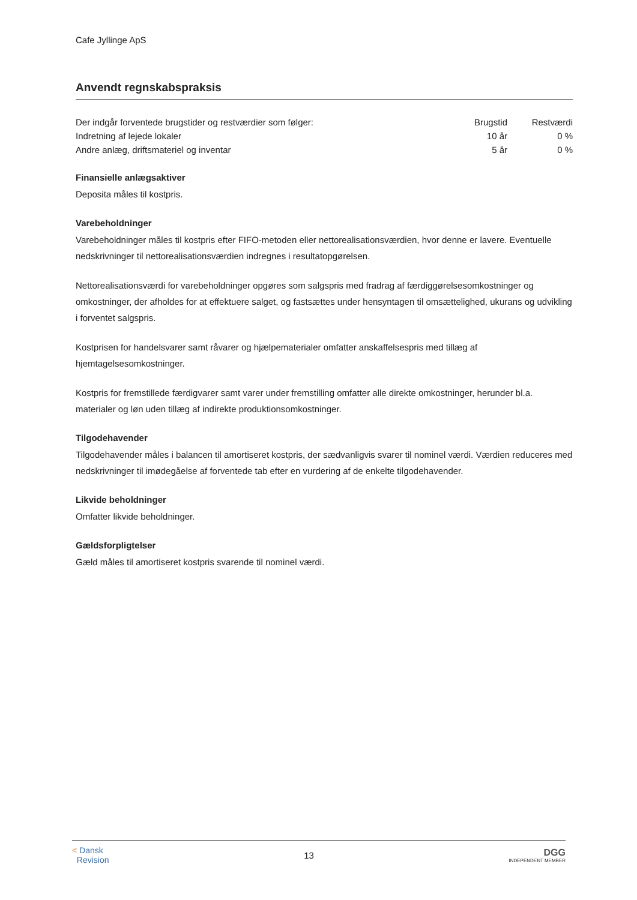Cafe Jyllinge ApS
Anvendt regnskabspraksis
| Der indgår forventede brugstider og restværdier som følger: | Brugstid | Restværdi |
| Indretning af lejede lokaler | 10 år | 0 % |
| Andre anlæg, driftsmateriel og inventar | 5 år | 0 % |
Finansielle anlægsaktiver
Deposita måles til kostpris.
Varebeholdninger
Varebeholdninger måles til kostpris efter FIFO-metoden eller nettorealisationsværdien, hvor denne er lavere. Eventuelle nedskrivninger til nettorealisationsværdien indregnes i resultatopgørelsen.
Nettorealisationsværdi for varebeholdninger opgøres som salgspris med fradrag af færdiggørelsesomkostninger og omkostninger, der afholdes for at effektuere salget, og fastsættes under hensyntagen til omsættelighed, ukurans og udvikling i forventet salgspris.
Kostprisen for handelsvarer samt råvarer og hjælpematerialer omfatter anskaffelsespris med tillæg af hjemtagelsesomkostninger.
Kostpris for fremstillede færdigvarer samt varer under fremstilling omfatter alle direkte omkostninger, herunder bl.a. materialer og løn uden tillæg af indirekte produktionsomkostninger.
Tilgodehavender
Tilgodehavender måles i balancen til amortiseret kostpris, der sædvanligvis svarer til nominel værdi. Værdien reduceres med nedskrivninger til imødegåelse af forventede tab efter en vurdering af de enkelte tilgodehavender.
Likvide beholdninger
Omfatter likvide beholdninger.
Gældsforpligtelser
Gæld måles til amortiseret kostpris svarende til nominel værdi.
< Dansk
Revision
13
DGG
INDEPENDENT MEMBER